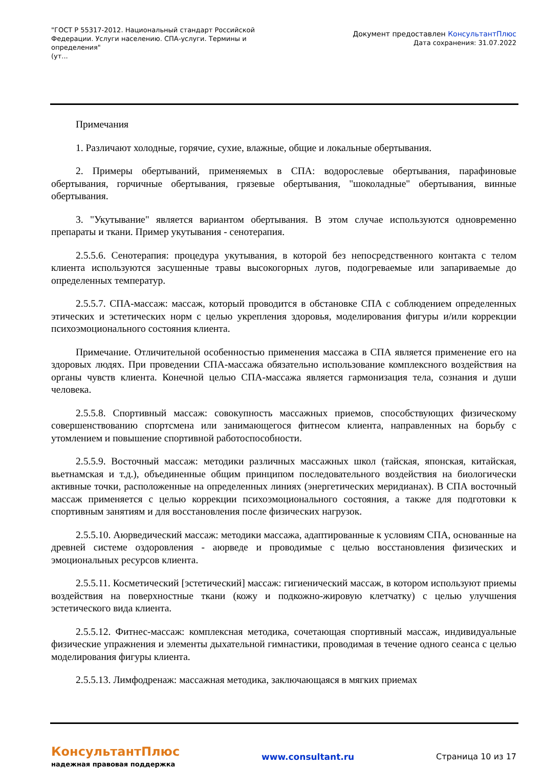"ГОСТ Р 55317-2012. Национальный стандарт Российской Федерации. Услуги населению. СПА-услуги. Термины и определения"
(ут...
Документ предоставлен КонсультантПлюс
Дата сохранения: 31.07.2022
Примечания
1. Различают холодные, горячие, сухие, влажные, общие и локальные обертывания.
2. Примеры обертываний, применяемых в СПА: водорослевые обертывания, парафиновые обертывания, горчичные обертывания, грязевые обертывания, "шоколадные" обертывания, винные обертывания.
3. "Укутывание" является вариантом обертывания. В этом случае используются одновременно препараты и ткани. Пример укутывания - сенотерапия.
2.5.5.6. Сенотерапия: процедура укутывания, в которой без непосредственного контакта с телом клиента используются засушенные травы высокогорных лугов, подогреваемые или запариваемые до определенных температур.
2.5.5.7. СПА-массаж: массаж, который проводится в обстановке СПА с соблюдением определенных этических и эстетических норм с целью укрепления здоровья, моделирования фигуры и/или коррекции психоэмоционального состояния клиента.
Примечание. Отличительной особенностью применения массажа в СПА является применение его на здоровых людях. При проведении СПА-массажа обязательно использование комплексного воздействия на органы чувств клиента. Конечной целью СПА-массажа является гармонизация тела, сознания и души человека.
2.5.5.8. Спортивный массаж: совокупность массажных приемов, способствующих физическому совершенствованию спортсмена или занимающегося фитнесом клиента, направленных на борьбу с утомлением и повышение спортивной работоспособности.
2.5.5.9. Восточный массаж: методики различных массажных школ (тайская, японская, китайская, вьетнамская и т.д.), объединенные общим принципом последовательного воздействия на биологически активные точки, расположенные на определенных линиях (энергетических меридианах). В СПА восточный массаж применяется с целью коррекции психоэмоционального состояния, а также для подготовки к спортивным занятиям и для восстановления после физических нагрузок.
2.5.5.10. Аюрведический массаж: методики массажа, адаптированные к условиям СПА, основанные на древней системе оздоровления - аюрведе и проводимые с целью восстановления физических и эмоциональных ресурсов клиента.
2.5.5.11. Косметический [эстетический] массаж: гигиенический массаж, в котором используют приемы воздействия на поверхностные ткани (кожу и подкожно-жировую клетчатку) с целью улучшения эстетического вида клиента.
2.5.5.12. Фитнес-массаж: комплексная методика, сочетающая спортивный массаж, индивидуальные физические упражнения и элементы дыхательной гимнастики, проводимая в течение одного сеанса с целью моделирования фигуры клиента.
2.5.5.13. Лимфодренаж: массажная методика, заключающаяся в мягких приемах
КонсультантПлюс
надежная правовая поддержка
www.consultant.ru Страница 10 из 17